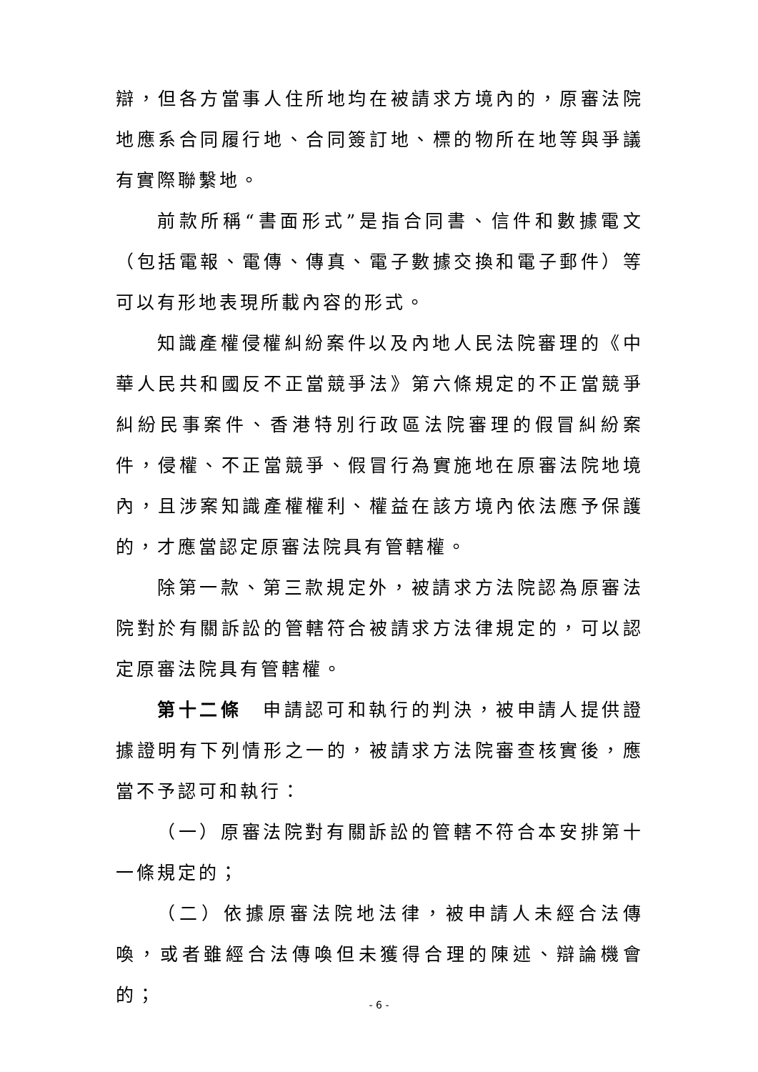辯，但各方當事人住所地均在被請求方境內的，原審法院地應系合同履行地、合同簽訂地、標的物所在地等與爭議有實際聯繫地。
前款所稱“書面形式”是指合同書、信件和數據電文（包括電報、電傳、傳真、電子數據交換和電子郵件）等可以有形地表現所載內容的形式。
知識產權侵權糾紛案件以及內地人民法院審理的《中華人民共和國反不正當競爭法》第六條規定的不正當競爭糾紛民事案件、香港特別行政區法院審理的假冒糾紛案件，侵權、不正當競爭、假冒行為實施地在原審法院地境內，且涉案知識產權權利、權益在該方境內依法應予保護的，才應當認定原審法院具有管轄權。
除第一款、第三款規定外，被請求方法院認為原審法院對於有關訴訟的管轄符合被請求方法律規定的，可以認定原審法院具有管轄權。
第十二條　申請認可和執行的判決，被申請人提供證據證明有下列情形之一的，被請求方法院審查核實後，應當不予認可和執行：
（一）原審法院對有關訴訟的管轄不符合本安排第十一條規定的；
（二）依據原審法院地法律，被申請人未經合法傳喚，或者雖經合法傳喚但未獲得合理的陳述、辯論機會的；
- 6 -